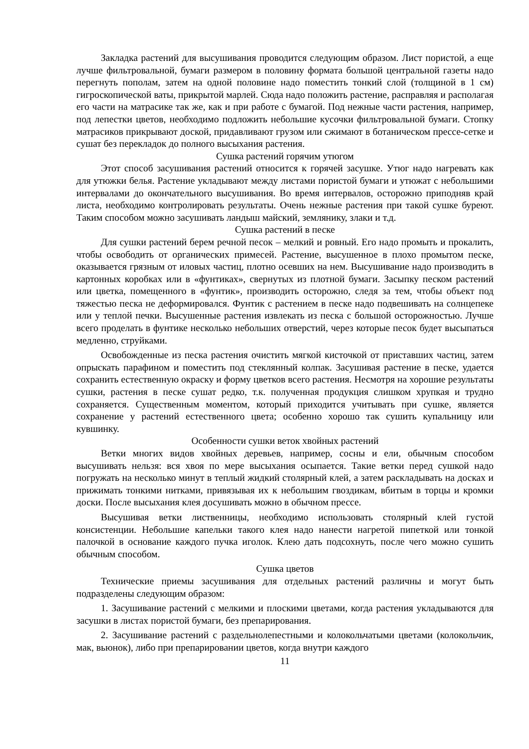Закладка растений для высушивания проводится следующим образом. Лист пористой, а еще лучше фильтровальной, бумаги размером в половину формата большой центральной газеты надо перегнуть пополам, затем на одной половине надо поместить тонкий слой (толщиной в 1 см) гигроскопической ваты, прикрытой марлей. Сюда надо положить растение, расправляя и располагая его части на матрасике так же, как и при работе с бумагой. Под нежные части растения, например, под лепестки цветов, необходимо подложить небольшие кусочки фильтровальной бумаги. Стопку матрасиков прикрывают доской, придавливают грузом или сжимают в ботаническом прессе-сетке и сушат без перекладок до полного высыхания растения.
Сушка растений горячим утюгом
Этот способ засушивания растений относится к горячей засушке. Утюг надо нагревать как для утюжки белья. Растение укладывают между листами пористой бумаги и утюжат с небольшими интервалами до окончательного высушивания. Во время интервалов, осторожно приподняв край листа, необходимо контролировать результаты. Очень нежные растения при такой сушке буреют. Таким способом можно засушивать ландыш майский, землянику, злаки и т.д.
Сушка растений в песке
Для сушки растений берем речной песок – мелкий и ровный. Его надо промыть и прокалить, чтобы освободить от органических примесей. Растение, высушенное в плохо промытом песке, оказывается грязным от иловых частиц, плотно осевших на нем. Высушивание надо производить в картонных коробках или в «фунтиках», свернутых из плотной бумаги. Засыпку песком растений или цветка, помещенного в «фунтик», производить осторожно, следя за тем, чтобы объект под тяжестью песка не деформировался. Фунтик с растением в песке надо подвешивать на солнцепеке или у теплой печки. Высушенные растения извлекать из песка с большой осторожностью. Лучше всего проделать в фунтике несколько небольших отверстий, через которые песок будет высыпаться медленно, струйками.
Освобожденные из песка растения очистить мягкой кисточкой от приставших частиц, затем опрыскать парафином и поместить под стеклянный колпак. Засушивая растение в песке, удается сохранить естественную окраску и форму цветков всего растения. Несмотря на хорошие результаты сушки, растения в песке сушат редко, т.к. полученная продукция слишком хрупкая и трудно сохраняется. Существенным моментом, который приходится учитывать при сушке, является сохранение у растений естественного цвета; особенно хорошо так сушить купальницу или кувшинку.
Особенности сушки веток хвойных растений
Ветки многих видов хвойных деревьев, например, сосны и ели, обычным способом высушивать нельзя: вся хвоя по мере высыхания осыпается. Такие ветки перед сушкой надо погружать на несколько минут в теплый жидкий столярный клей, а затем раскладывать на досках и прижимать тонкими нитками, привязывая их к небольшим гвоздикам, вбитым в торцы и кромки доски. После высыхания клея досушивать можно в обычном прессе.
Высушивая ветки лиственницы, необходимо использовать столярный клей густой консистенции. Небольшие капельки такого клея надо нанести нагретой пипеткой или тонкой палочкой в основание каждого пучка иголок. Клею дать подсохнуть, после чего можно сушить обычным способом.
Сушка цветов
Технические приемы засушивания для отдельных растений различны и могут быть подразделены следующим образом:
1. Засушивание растений с мелкими и плоскими цветами, когда растения укладываются для засушки в листах пористой бумаги, без препарирования.
2. Засушивание растений с раздельнолепестными и колокольчатыми цветами (колокольчик, мак, вьюнок), либо при препарировании цветов, когда внутри каждого
11